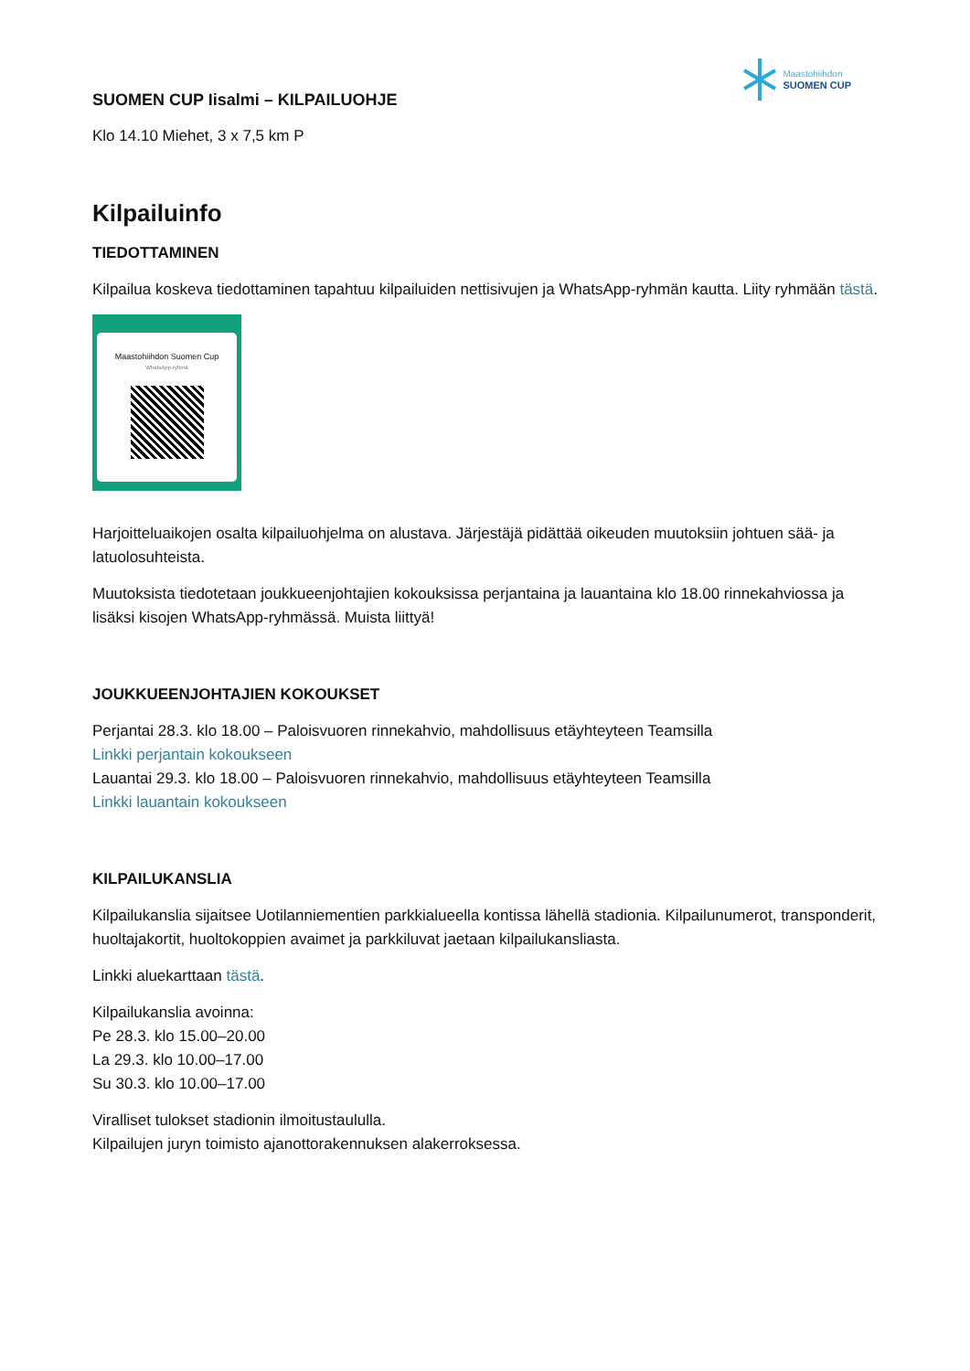Maastohiihdon
SUOMEN CUP
SUOMEN CUP Iisalmi – KILPAILUOHJE
Klo 14.10 Miehet, 3 x 7,5 km P
Kilpailuinfo
TIEDOTTAMINEN
Kilpailua koskeva tiedottaminen tapahtuu kilpailuiden nettisivujen ja WhatsApp-ryhmän kautta. Liity ryhmään tästä.
Maastohiihdon Suomen Cup
WhatsApp-ryhmä
Harjoitteluaikojen osalta kilpailuohjelma on alustava. Järjestäjä pidättää oikeuden muutoksiin johtuen sää- ja latuolosuhteista.
Muutoksista tiedotetaan joukkueenjohtajien kokouksissa perjantaina ja lauantaina klo 18.00 rinnekahviossa ja lisäksi kisojen WhatsApp-ryhmässä. Muista liittyä!
JOUKKUEENJOHTAJIEN KOKOUKSET
Perjantai 28.3. klo 18.00 – Paloisvuoren rinnekahvio, mahdollisuus etäyhteyteen Teamsilla
Linkki perjantain kokoukseen
Lauantai 29.3. klo 18.00 – Paloisvuoren rinnekahvio, mahdollisuus etäyhteyteen Teamsilla
Linkki lauantain kokoukseen
KILPAILUKANSLIA
Kilpailukanslia sijaitsee Uotilanniementien parkkialueella kontissa lähellä stadionia. Kilpailunumerot, transponderit, huoltajakortit, huoltokoppien avaimet ja parkkiluvat jaetaan kilpailukansliasta.
Linkki aluekarttaan tästä.
Kilpailukanslia avoinna:
Pe 28.3. klo 15.00–20.00
La 29.3. klo 10.00–17.00
Su 30.3. klo 10.00–17.00
Viralliset tulokset stadionin ilmoitustaululla.
Kilpailujen juryn toimisto ajanottorakennuksen alakerroksessa.